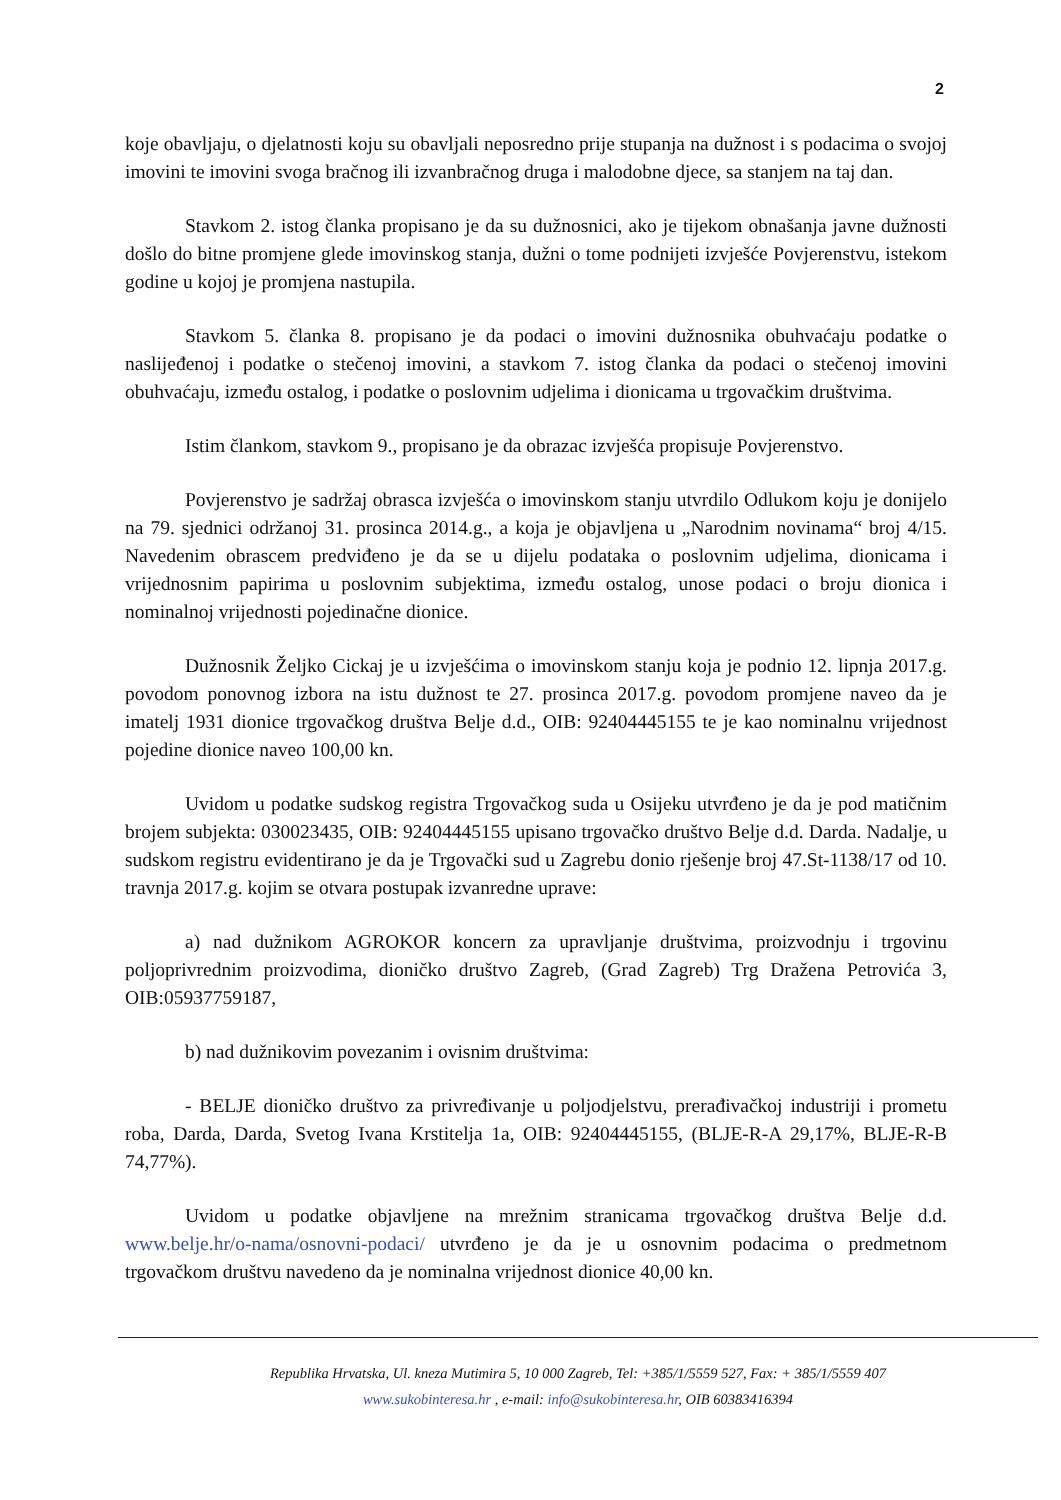2
koje obavljaju, o djelatnosti koju su obavljali neposredno prije stupanja na dužnost i s podacima o svojoj imovini te imovini svoga bračnog ili izvanbračnog druga i malodobne djece, sa stanjem na taj dan.
Stavkom 2. istog članka propisano je da su dužnosnici, ako je tijekom obnašanja javne dužnosti došlo do bitne promjene glede imovinskog stanja, dužni o tome podnijeti izvješće Povjerenstvu, istekom godine u kojoj je promjena nastupila.
Stavkom 5. članka 8. propisano je da podaci o imovini dužnosnika obuhvaćaju podatke o naslijeđenoj i podatke o stečenoj imovini, a stavkom 7. istog članka da podaci o stečenoj imovini obuhvaćaju, između ostalog, i podatke o poslovnim udjelima i dionicama u trgovačkim društvima.
Istim člankom, stavkom 9., propisano je da obrazac izvješća propisuje Povjerenstvo.
Povjerenstvo je sadržaj obrasca izvješća o imovinskom stanju utvrdilo Odlukom koju je donijelo na 79. sjednici održanoj 31. prosinca 2014.g., a koja je objavljena u „Narodnim novinama“ broj 4/15. Navedenim obrascem predviđeno je da se u dijelu podataka o poslovnim udjelima, dionicama i vrijednosnim papirima u poslovnim subjektima, između ostalog, unose podaci o broju dionica i nominalnoj vrijednosti pojedinačne dionice.
Dužnosnik Željko Cickaj je u izvješćima o imovinskom stanju koja je podnio 12. lipnja 2017.g. povodom ponovnog izbora na istu dužnost te 27. prosinca 2017.g. povodom promjene naveo da je imatelj 1931 dionice trgovačkog društva Belje d.d., OIB: 92404445155 te je kao nominalnu vrijednost pojedine dionice naveo 100,00 kn.
Uvidom u podatke sudskog registra Trgovačkog suda u Osijeku utvrđeno je da je pod matičnim brojem subjekta: 030023435, OIB: 92404445155 upisano trgovačko društvo Belje d.d. Darda. Nadalje, u sudskom registru evidentirano je da je Trgovački sud u Zagrebu donio rješenje broj 47.St-1138/17 od 10. travnja 2017.g. kojim se otvara postupak izvanredne uprave:
a) nad dužnikom AGROKOR koncern za upravljanje društvima, proizvodnju i trgovinu poljoprivrednim proizvodima, dioničko društvo Zagreb, (Grad Zagreb) Trg Dražena Petrovića 3, OIB:05937759187,
b) nad dužnikovim povezanim i ovisnim društvima:
- BELJE dioničko društvo za privređivanje u poljodjelstvu, prerađivačkoj industriji i prometu roba, Darda, Darda, Svetog Ivana Krstitelja 1a, OIB: 92404445155, (BLJE-R-A 29,17%, BLJE-R-B 74,77%).
Uvidom u podatke objavljene na mrežnim stranicama trgovačkog društva Belje d.d. www.belje.hr/o-nama/osnovni-podaci/ utvrđeno je da je u osnovnim podacima o predmetnom trgovačkom društvu navedeno da je nominalna vrijednost dionice 40,00 kn.
Republika Hrvatska, Ul. kneza Mutimira 5, 10 000 Zagreb, Tel: +385/1/5559 527, Fax: + 385/1/5559 407
www.sukobinteresa.hr , e-mail: info@sukobinteresa.hr, OIB 60383416394